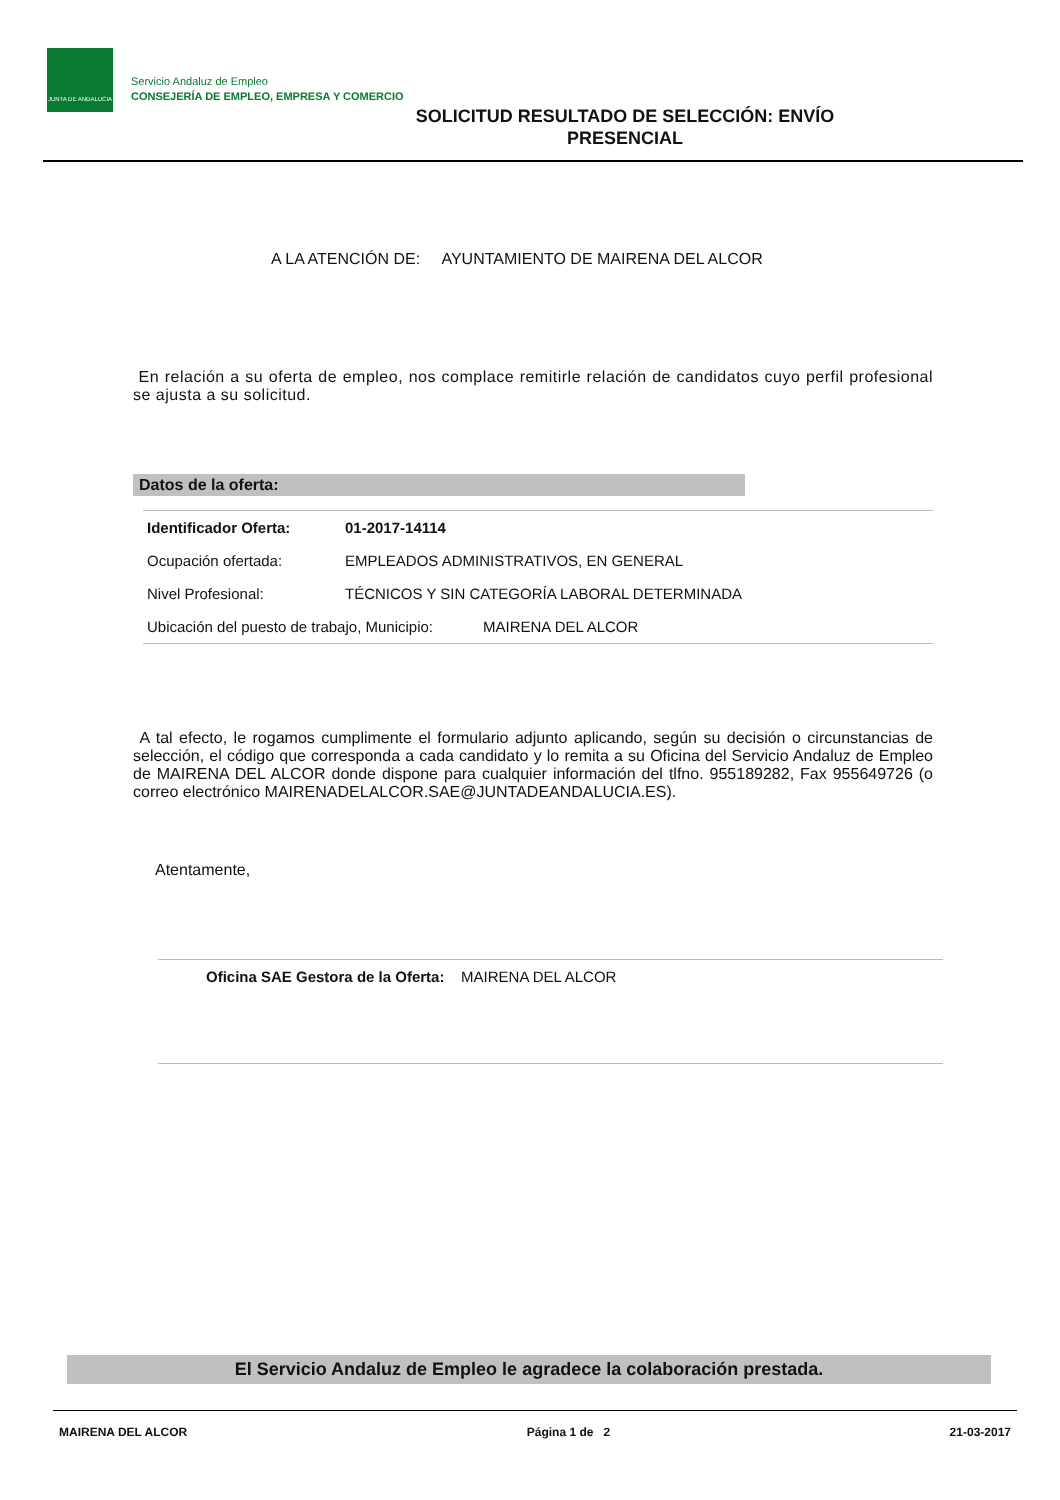JUNTA DE ANDALUCIA
Servicio Andaluz de Empleo
CONSEJERÍA DE EMPLEO, EMPRESA Y COMERCIO
SOLICITUD RESULTADO DE SELECCIÓN: ENVÍO PRESENCIAL
A LA ATENCIÓN DE: AYUNTAMIENTO DE MAIRENA DEL ALCOR
En relación a su oferta de empleo, nos complace remitirle relación de candidatos cuyo perfil profesional se ajusta a su solicitud.
Datos de la oferta:
| Identificador Oferta: | 01-2017-14114 |
| Ocupación ofertada: | EMPLEADOS ADMINISTRATIVOS, EN GENERAL |
| Nivel Profesional: | TÉCNICOS Y SIN CATEGORÍA LABORAL DETERMINADA |
| Ubicación del puesto de trabajo, Municipio: MAIRENA DEL ALCOR | |
A tal efecto, le rogamos cumplimente el formulario adjunto aplicando, según su decisión o circunstancias de selección, el código que corresponda a cada candidato y lo remita a su Oficina del Servicio Andaluz de Empleo de MAIRENA DEL ALCOR donde dispone para cualquier información del tlfno. 955189282, Fax 955649726 (o correo electrónico MAIRENADELALCOR.SAE@JUNTADEANDALUCIA.ES).
Atentamente,
Oficina SAE Gestora de la Oferta: MAIRENA DEL ALCOR
El Servicio Andaluz de Empleo le agradece la colaboración prestada.
MAIRENA DEL ALCOR Página 1 de 2 21-03-2017